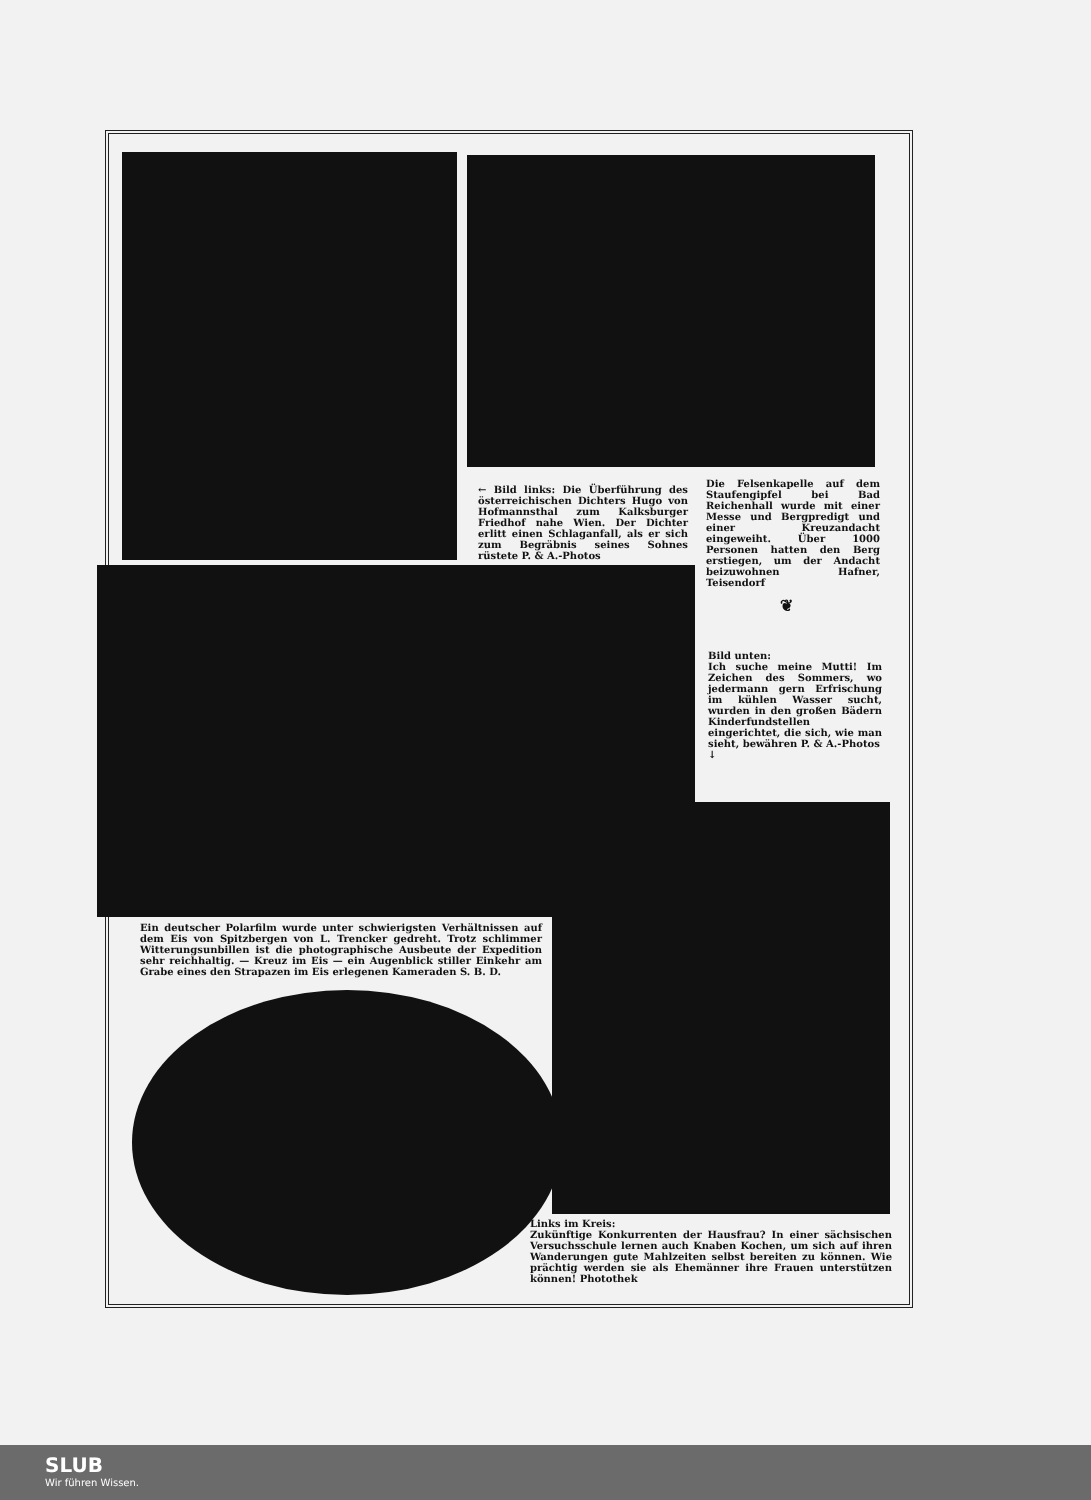← Bild links: Die Überführung des österreichischen Dichters Hugo von Hofmannsthal zum Kalksburger Friedhof nahe Wien. Der Dichter erlitt einen Schlaganfall, als er sich zum Begräbnis seines Sohnes rüstete P. & A.-Photos
Die Felsenkapelle auf dem Staufengipfel bei Bad Reichenhall wurde mit einer Messe und Bergpredigt und einer Kreuzandacht eingeweiht. Über 1000 Personen hatten den Berg erstiegen, um der Andacht beizuwohnen Hafner, Teisendorf
❦
Bild unten:
Ich suche meine Mutti! Im Zeichen des Sommers, wo jedermann gern Erfrischung im kühlen Wasser sucht, wurden in den großen Bädern Kinderfundstellen eingerichtet, die sich, wie man sieht, bewähren P. & A.-Photos
↓
Ein deutscher Polarfilm wurde unter schwierigsten Verhältnissen auf dem Eis von Spitzbergen von L. Trencker gedreht. Trotz schlimmer Witterungsunbillen ist die photographische Ausbeute der Expedition sehr reichhaltig. — Kreuz im Eis — ein Augenblick stiller Einkehr am Grabe eines den Strapazen im Eis erlegenen Kameraden S. B. D.
Links im Kreis:
Zukünftige Konkurrenten der Hausfrau? In einer sächsischen Versuchsschule lernen auch Knaben Kochen, um sich auf ihren Wanderungen gute Mahlzeiten selbst bereiten zu können. Wie prächtig werden sie als Ehemänner ihre Frauen unterstützen können! Photothek
SLUB
Wir führen Wissen.